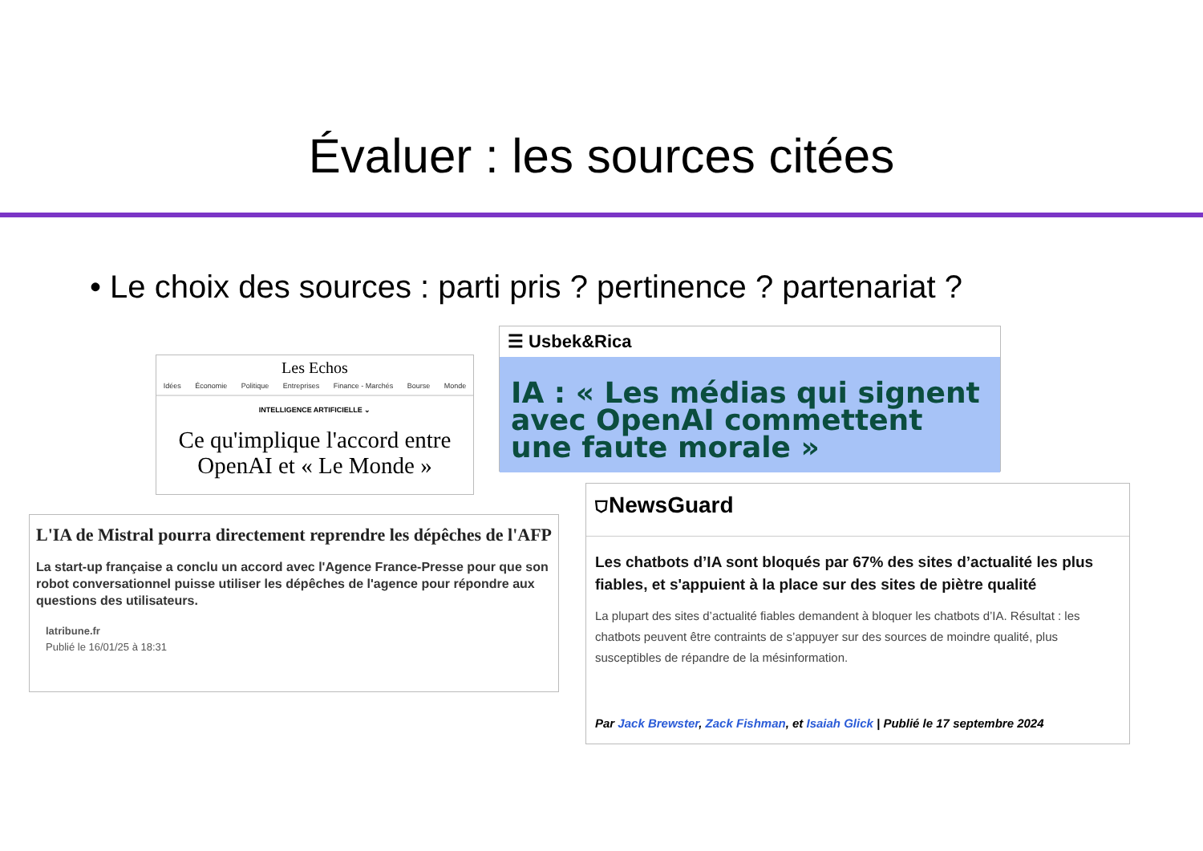Évaluer : les sources citées
• Le choix des sources : parti pris ? pertinence ? partenariat ?
Les Echos
Idées Économie Politique Entreprises Finance - Marchés Bourse Monde
INTELLIGENCE ARTIFICIELLE ⌄
Ce qu'implique l'accord entre OpenAI et « Le Monde »
☰ Usbek&Rica
IA : « Les médias qui signent avec OpenAI commettent une faute morale »
L'IA de Mistral pourra directement reprendre les dépêches de l'AFP
La start-up française a conclu un accord avec l'Agence France-Presse pour que son robot conversationnel puisse utiliser les dépêches de l'agence pour répondre aux questions des utilisateurs.
latribune.fr
Publié le 16/01/25 à 18:31
⛉NewsGuard
Les chatbots d’IA sont bloqués par 67% des sites d’actualité les plus fiables, et s'appuient à la place sur des sites de piètre qualité
La plupart des sites d’actualité fiables demandent à bloquer les chatbots d’IA. Résultat : les chatbots peuvent être contraints de s’appuyer sur des sources de moindre qualité, plus susceptibles de répandre de la mésinformation.
Par Jack Brewster, Zack Fishman, et Isaiah Glick | Publié le 17 septembre 2024